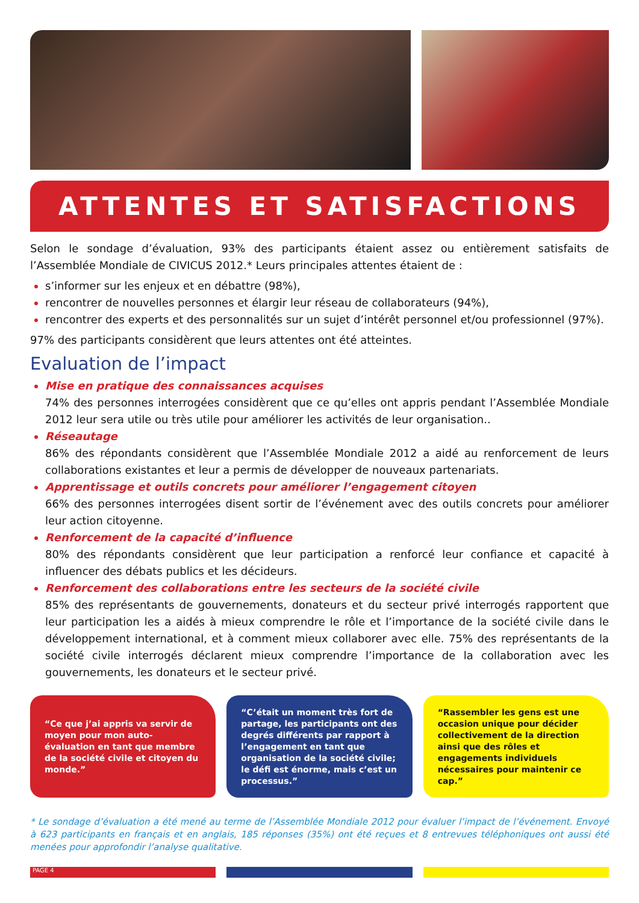ATTENTES ET SATISFACTIONS
Selon le sondage d’évaluation, 93% des participants étaient assez ou entièrement satisfaits de l’Assemblée Mondiale de CIVICUS 2012.* Leurs principales attentes étaient de :
s’informer sur les enjeux et en débattre (98%),
rencontrer de nouvelles personnes et élargir leur réseau de collaborateurs (94%),
rencontrer des experts et des personnalités sur un sujet d’intérêt personnel et/ou professionnel (97%).
97% des participants considèrent que leurs attentes ont été atteintes.
Evaluation de l’impact
Mise en pratique des connaissances acquises
74% des personnes interrogées considèrent que ce qu’elles ont appris pendant l’Assemblée Mondiale 2012 leur sera utile ou très utile pour améliorer les activités de leur organisation..
Réseautage
86% des répondants considèrent que l’Assemblée Mondiale 2012 a aidé au renforcement de leurs collaborations existantes et leur a permis de développer de nouveaux partenariats.
Apprentissage et outils concrets pour améliorer l’engagement citoyen
66% des personnes interrogées disent sortir de l’événement avec des outils concrets pour améliorer leur action citoyenne.
Renforcement de la capacité d’influence
80% des répondants considèrent que leur participation a renforcé leur confiance et capacité à influencer des débats publics et les décideurs.
Renforcement des collaborations entre les secteurs de la société civile
85% des représentants de gouvernements, donateurs et du secteur privé interrogés rapportent que leur participation les a aidés à mieux comprendre le rôle et l’importance de la société civile dans le développement international, et à comment mieux collaborer avec elle. 75% des représentants de la société civile interrogés déclarent mieux comprendre l’importance de la collaboration avec les gouvernements, les donateurs et le secteur privé.
“Ce que j’ai appris va servir de moyen pour mon auto-évaluation en tant que membre de la société civile et citoyen du monde.”
“C’était un moment très fort de partage, les participants ont des degrés différents par rapport à l’engagement en tant que organisation de la société civile; le défi est énorme, mais c’est un processus.”
“Rassembler les gens est une occasion unique pour décider collectivement de la direction ainsi que des rôles et engagements individuels nécessaires pour maintenir ce cap.”
* Le sondage d’évaluation a été mené au terme de l’Assemblée Mondiale 2012 pour évaluer l’impact de l’événement. Envoyé à 623 participants en français et en anglais, 185 réponses (35%) ont été reçues et 8 entrevues téléphoniques ont aussi été menées pour approfondir l’analyse qualitative.
PAGE 4